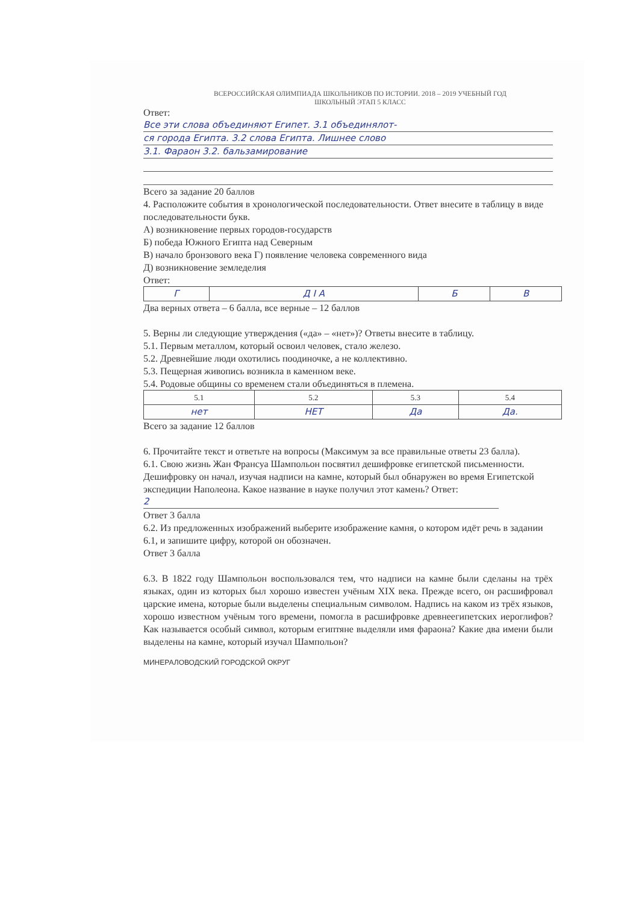ВСЕРОССИЙСКАЯ ОЛИМПИАДА ШКОЛЬНИКОВ ПО ИСТОРИИ. 2018 – 2019 УЧЕБНЫЙ ГОД
ШКОЛЬНЫЙ ЭТАП 5 КЛАСС
Ответ:
Все эти слова объединяют Египет. 3.1 объединялот-
ся города Египта. 3.2 слова Египта. Лишнее слово
3.1. Фараон 3.2. бальзамирование
Всего за задание 20 баллов
4. Расположите события в хронологической последовательности. Ответ внесите в таблицу в виде последовательности букв.
А) возникновение первых городов-государств
Б) победа Южного Египта над Северным
В) начало бронзового века Г) появление человека современного вида
Д) возникновение земледелия
Ответ:
| Г | Д І А | Б | В |
Два верных ответа – 6 балла, все верные – 12 баллов
5. Верны ли следующие утверждения («да» – «нет»)? Ответы внесите в таблицу.
5.1. Первым металлом, который освоил человек, стало железо.
5.2. Древнейшие люди охотились поодиночке, а не коллективно.
5.3. Пещерная живопись возникла в каменном веке.
5.4. Родовые общины со временем стали объединяться в племена.
| 5.1 | 5.2 | 5.3 | 5.4 |
| нет | НЕТ | Да | Да. |
Всего за задание 12 баллов
6. Прочитайте текст и ответьте на вопросы (Максимум за все правильные ответы 23 балла).
6.1. Свою жизнь Жан Франсуа Шампольон посвятил дешифровке египетской письменности. Дешифровку он начал, изучая надписи на камне, который был обнаружен во время Египетской экспедиции Наполеона. Какое название в науке получил этот камень? Ответ:
2
Ответ 3 балла
6.2. Из предложенных изображений выберите изображение камня, о котором идёт речь в задании 6.1, и запишите цифру, которой он обозначен.
Ответ 3 балла
6.3. В 1822 году Шампольон воспользовался тем, что надписи на камне были сделаны на трёх языках, один из которых был хорошо известен учёным XIX века. Прежде всего, он расшифровал царские имена, которые были выделены специальным символом. Надпись на каком из трёх языков, хорошо известном учёным того времени, помогла в расшифровке древнеегипетских иероглифов? Как называется особый символ, которым египтяне выделяли имя фараона? Какие два имени были выделены на камне, который изучал Шампольон?
МИНЕРАЛОВОДСКИЙ ГОРОДСКОЙ ОКРУГ